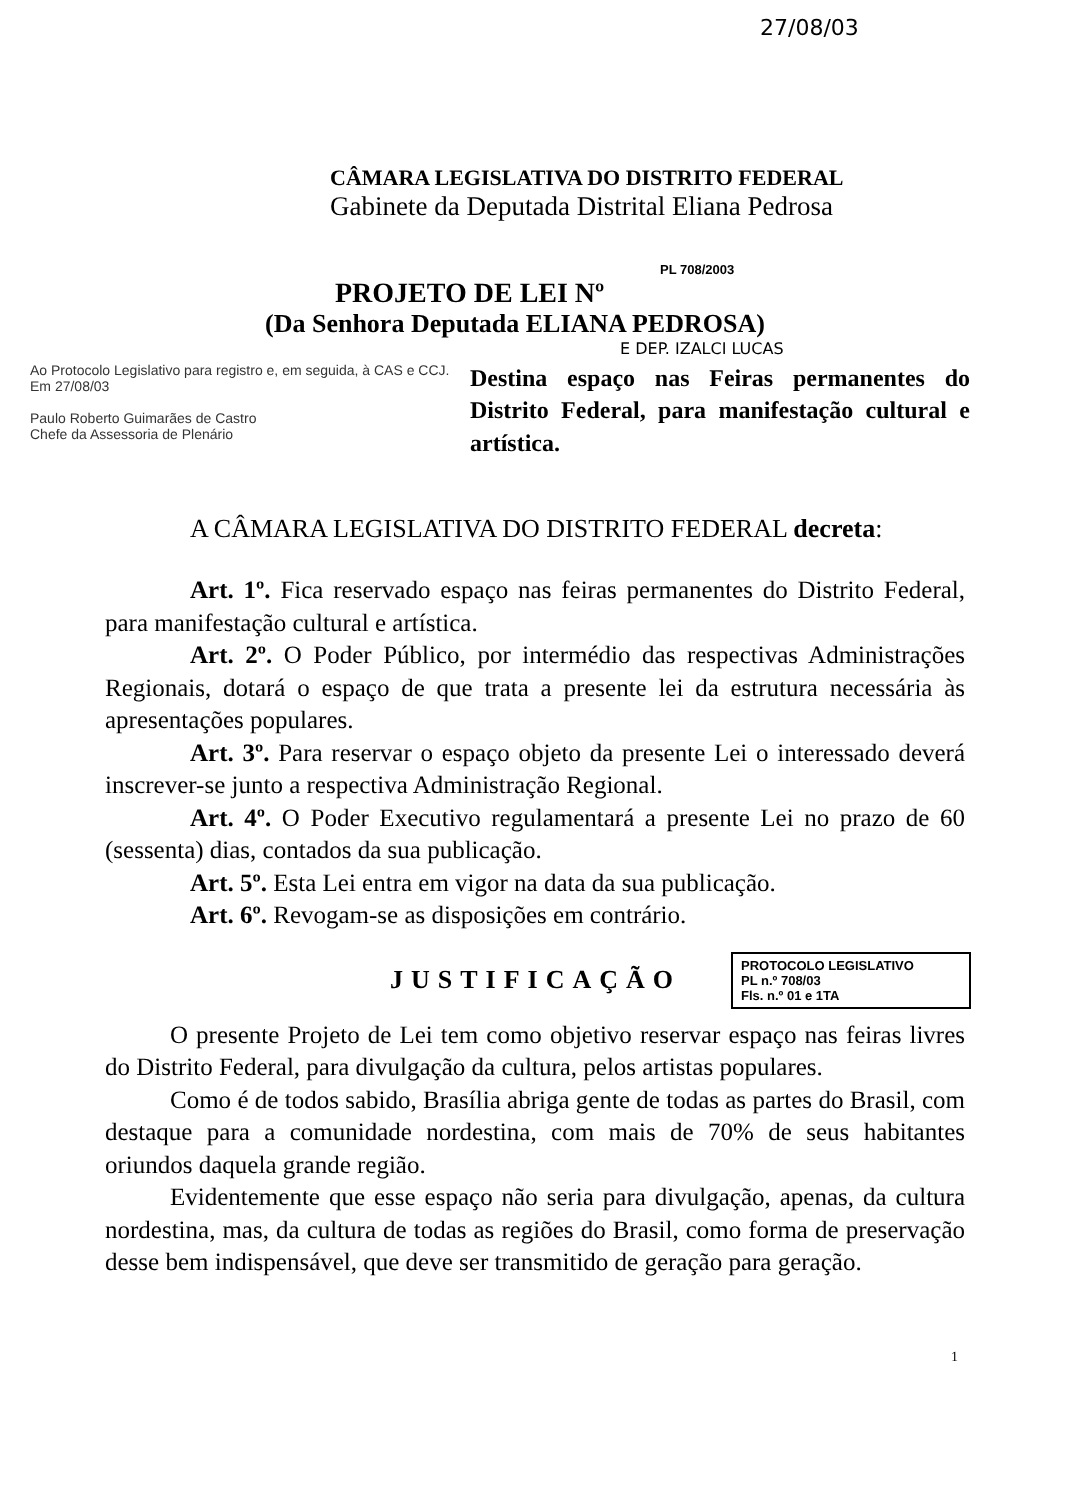27/08/03
CÂMARA LEGISLATIVA DO DISTRITO FEDERAL
Gabinete da Deputada Distrital Eliana Pedrosa
PL 708/2003
PROJETO DE LEI Nº
(Da Senhora Deputada ELIANA PEDROSA)
E DEP. IZALCI LUCAS
Ao Protocolo Legislativo para registro e, em seguida, à CAS e CCJ.
Em 27/08/03
Paulo Roberto Guimarães de Castro
Chefe da Assessoria de Plenário
Destina espaço nas Feiras permanentes do Distrito Federal, para manifestação cultural e artística.
A CÂMARA LEGISLATIVA DO DISTRITO FEDERAL decreta:
Art. 1º. Fica reservado espaço nas feiras permanentes do Distrito Federal, para manifestação cultural e artística.
Art. 2º. O Poder Público, por intermédio das respectivas Administrações Regionais, dotará o espaço de que trata a presente lei da estrutura necessária às apresentações populares.
Art. 3º. Para reservar o espaço objeto da presente Lei o interessado deverá inscrever-se junto a respectiva Administração Regional.
Art. 4º. O Poder Executivo regulamentará a presente Lei no prazo de 60 (sessenta) dias, contados da sua publicação.
Art. 5º. Esta Lei entra em vigor na data da sua publicação.
Art. 6º. Revogam-se as disposições em contrário.
JUSTIFICAÇÃO
PROTOCOLO LEGISLATIVO
PL n.º 708/03
Fls. n.º 01 e 1TA
O presente Projeto de Lei tem como objetivo reservar espaço nas feiras livres do Distrito Federal, para divulgação da cultura, pelos artistas populares.
Como é de todos sabido, Brasília abriga gente de todas as partes do Brasil, com destaque para a comunidade nordestina, com mais de 70% de seus habitantes oriundos daquela grande região.
Evidentemente que esse espaço não seria para divulgação, apenas, da cultura nordestina, mas, da cultura de todas as regiões do Brasil, como forma de preservação desse bem indispensável, que deve ser transmitido de geração para geração.
1